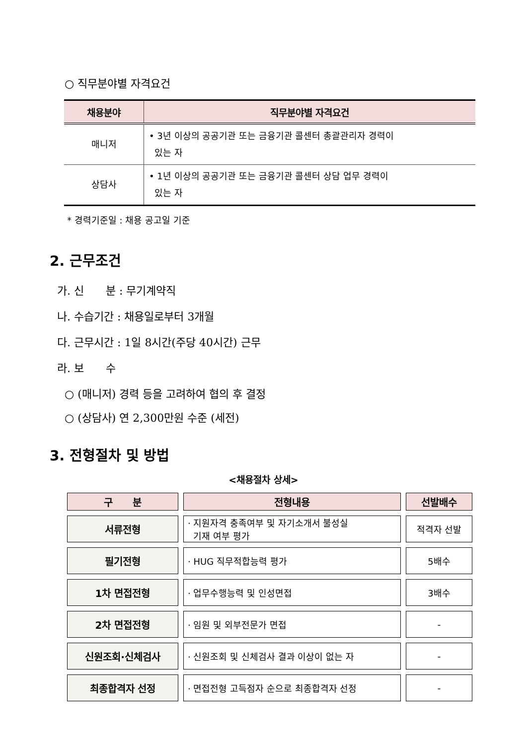○ 직무분야별 자격요건
| 채용분야 | 직무분야별 자격요건 |
| --- | --- |
| 매니저 | • 3년 이상의 공공기관 또는 금융기관 콜센터 총괄관리자 경력이 있는 자 |
| 상담사 | • 1년 이상의 공공기관 또는 금융기관 콜센터 상담 업무 경력이 있는 자 |
* 경력기준일 : 채용 공고일 기준
2. 근무조건
가. 신　　분 : 무기계약직
나. 수습기간 : 채용일로부터 3개월
다. 근무시간 : 1일 8시간(주당 40시간) 근무
라. 보　　수
○ (매니저) 경력 등을 고려하여 협의 후 결정
○ (상담사) 연 2,300만원 수준 (세전)
3. 전형절차 및 방법
<채용절차 상세>
| 구 분 | 전형내용 | 선발배수 |
| --- | --- | --- |
| 서류전형 | · 지원자격 충족여부 및 자기소개서 불성실 기재 여부 평가 | 적격자 선발 |
| 필기전형 | · HUG 직무적합능력 평가 | 5배수 |
| 1차 면접전형 | · 업무수행능력 및 인성면접 | 3배수 |
| 2차 면접전형 | · 임원 및 외부전문가 면접 | - |
| 신원조회·신체검사 | · 신원조회 및 신체검사 결과 이상이 없는 자 | - |
| 최종합격자 선정 | · 면접전형 고득점자 순으로 최종합격자 선정 | - |